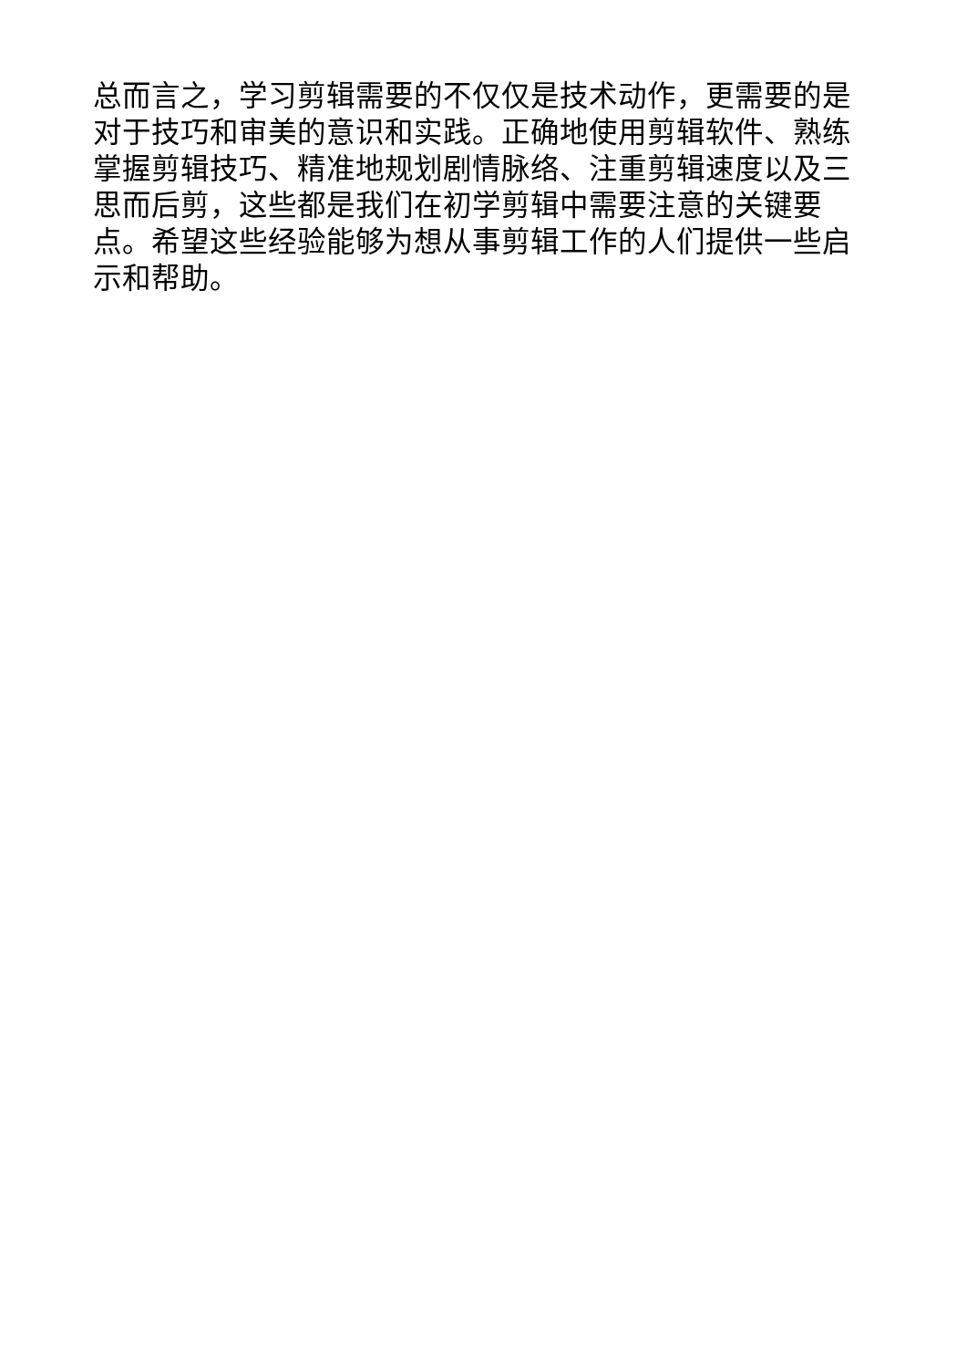总而言之，学习剪辑需要的不仅仅是技术动作，更需要的是对于技巧和审美的意识和实践。正确地使用剪辑软件、熟练掌握剪辑技巧、精准地规划剧情脉络、注重剪辑速度以及三思而后剪，这些都是我们在初学剪辑中需要注意的关键要点。希望这些经验能够为想从事剪辑工作的人们提供一些启示和帮助。